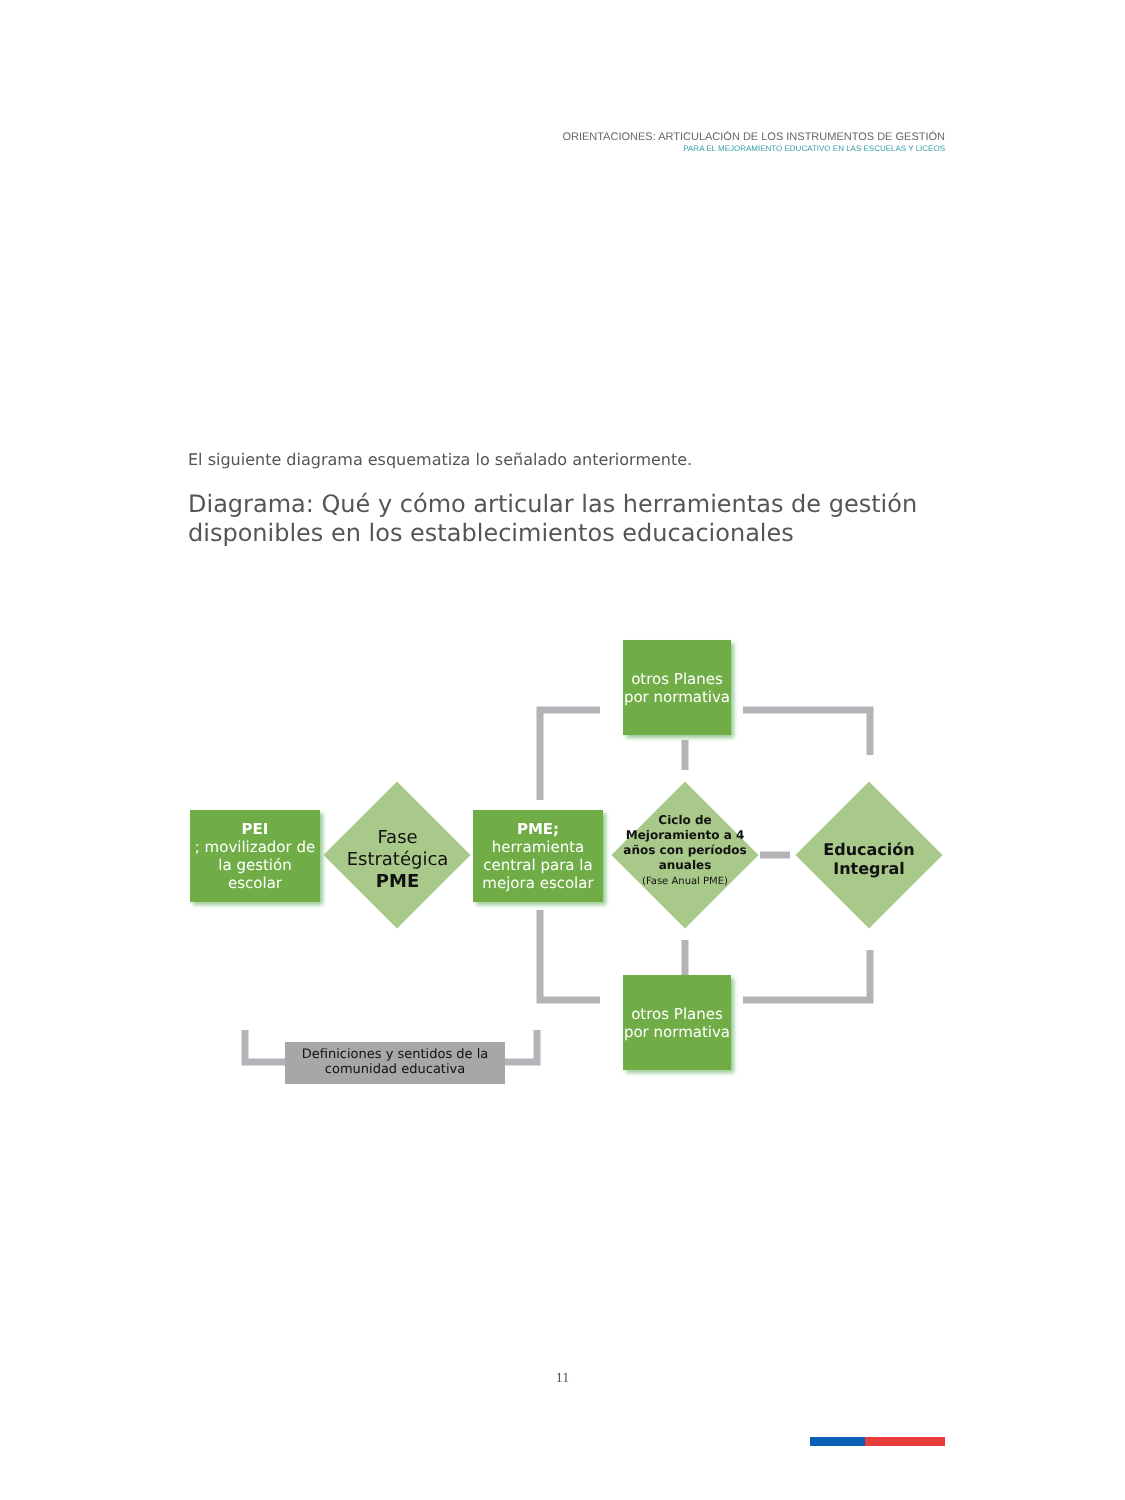ORIENTACIONES: ARTICULACIÓN DE LOS INSTRUMENTOS DE GESTIÓN
PARA EL MEJORAMIENTO EDUCATIVO EN LAS ESCUELAS Y LICEOS
El siguiente diagrama esquematiza lo señalado anteriormente.
Diagrama: Qué y cómo articular las herramientas de gestión
disponibles en los establecimientos educacionales
PEI; movilizador de la gestión escolar
Fase Estratégica PME
PME;
herramienta central para la mejora escolar
otros Planes por normativa
otros Planes por normativa
Ciclo de Mejoramiento a 4 años con períodos anuales
(Fase Anual PME)
Educación Integral
Definiciones y sentidos de la comunidad educativa
11